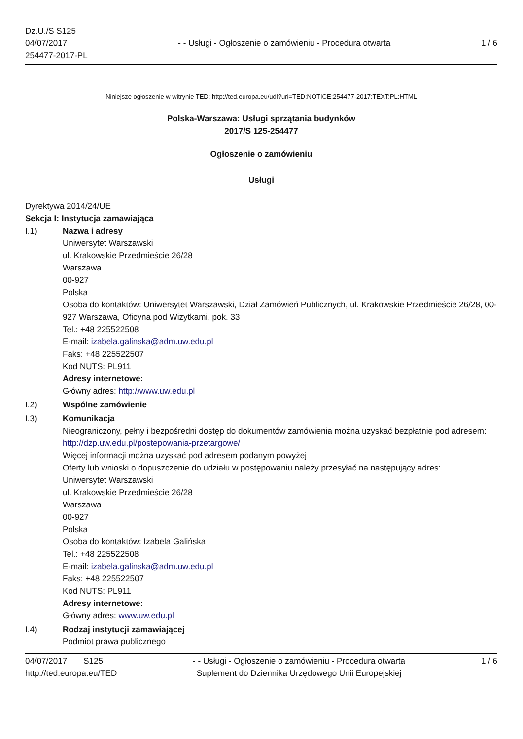Dz.U./S S125
04/07/2017
254477-2017-PL
- - Usługi - Ogłoszenie o zamówieniu - Procedura otwarta
1 / 6
Niniejsze ogłoszenie w witrynie TED: http://ted.europa.eu/udl?uri=TED:NOTICE:254477-2017:TEXT:PL:HTML
Polska-Warszawa: Usługi sprzątania budynków
2017/S 125-254477
Ogłoszenie o zamówieniu
Usługi
Dyrektywa 2014/24/UE
Sekcja I: Instytucja zamawiająca
I.1) Nazwa i adresy
Uniwersytet Warszawski
ul. Krakowskie Przedmieście 26/28
Warszawa
00-927
Polska
Osoba do kontaktów: Uniwersytet Warszawski, Dział Zamówień Publicznych, ul. Krakowskie Przedmieście 26/28, 00-927 Warszawa, Oficyna pod Wizytkami, pok. 33
Tel.: +48 225522508
E-mail: izabela.galinska@adm.uw.edu.pl
Faks: +48 225522507
Kod NUTS: PL911
Adresy internetowe:
Główny adres: http://www.uw.edu.pl
I.2) Wspólne zamówienie
I.3) Komunikacja
Nieograniczony, pełny i bezpośredni dostęp do dokumentów zamówienia można uzyskać bezpłatnie pod adresem: http://dzp.uw.edu.pl/postepowania-przetargowe/
Więcej informacji można uzyskać pod adresem podanym powyżej
Oferty lub wnioski o dopuszczenie do udziału w postępowaniu należy przesyłać na następujący adres:
Uniwersytet Warszawski
ul. Krakowskie Przedmieście 26/28
Warszawa
00-927
Polska
Osoba do kontaktów: Izabela Galińska
Tel.: +48 225522508
E-mail: izabela.galinska@adm.uw.edu.pl
Faks: +48 225522507
Kod NUTS: PL911
Adresy internetowe:
Główny adres: www.uw.edu.pl
I.4) Rodzaj instytucji zamawiającej
Podmiot prawa publicznego
04/07/2017 S125
http://ted.europa.eu/TED
- - Usługi - Ogłoszenie o zamówieniu - Procedura otwarta
Suplement do Dziennika Urzędowego Unii Europejskiej
1 / 6